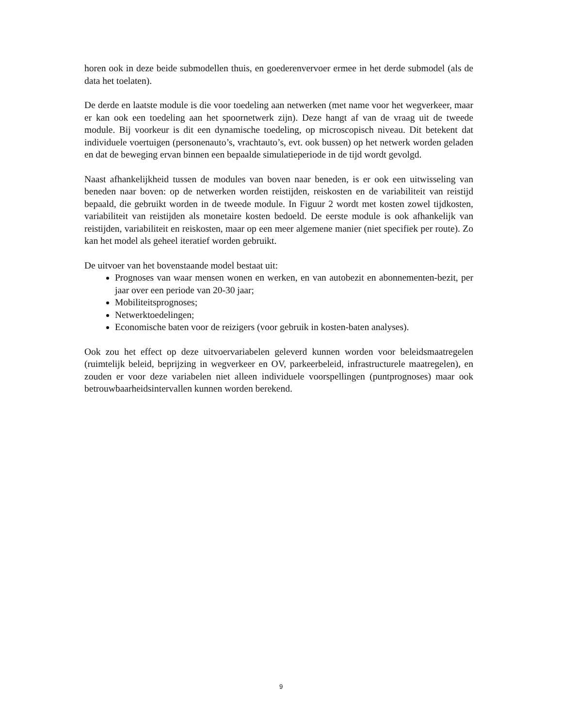horen ook in deze beide submodellen thuis, en goederenvervoer ermee in het derde submodel (als de data het toelaten).
De derde en laatste module is die voor toedeling aan netwerken (met name voor het wegverkeer, maar er kan ook een toedeling aan het spoornetwerk zijn). Deze hangt af van de vraag uit de tweede module. Bij voorkeur is dit een dynamische toedeling, op microscopisch niveau. Dit betekent dat individuele voertuigen (personenauto’s, vrachtauto’s, evt. ook bussen) op het netwerk worden geladen en dat de beweging ervan binnen een bepaalde simulatieperiode in de tijd wordt gevolgd.
Naast afhankelijkheid tussen de modules van boven naar beneden, is er ook een uitwisseling van beneden naar boven: op de netwerken worden reistijden, reiskosten en de variabiliteit van reistijd bepaald, die gebruikt worden in de tweede module. In Figuur 2 wordt met kosten zowel tijdkosten, variabiliteit van reistijden als monetaire kosten bedoeld. De eerste module is ook afhankelijk van reistijden, variabiliteit en reiskosten, maar op een meer algemene manier (niet specifiek per route). Zo kan het model als geheel iteratief worden gebruikt.
De uitvoer van het bovenstaande model bestaat uit:
Prognoses van waar mensen wonen en werken, en van autobezit en abonnementen-bezit, per jaar over een periode van 20-30 jaar;
Mobiliteitsprognoses;
Netwerktoedelingen;
Economische baten voor de reizigers (voor gebruik in kosten-baten analyses).
Ook zou het effect op deze uitvoervariabelen geleverd kunnen worden voor beleidsmaatregelen (ruimtelijk beleid, beprijzing in wegverkeer en OV, parkeerbeleid, infrastructurele maatregelen), en zouden er voor deze variabelen niet alleen individuele voorspellingen (puntprognoses) maar ook betrouwbaarheidsintervallen kunnen worden berekend.
9